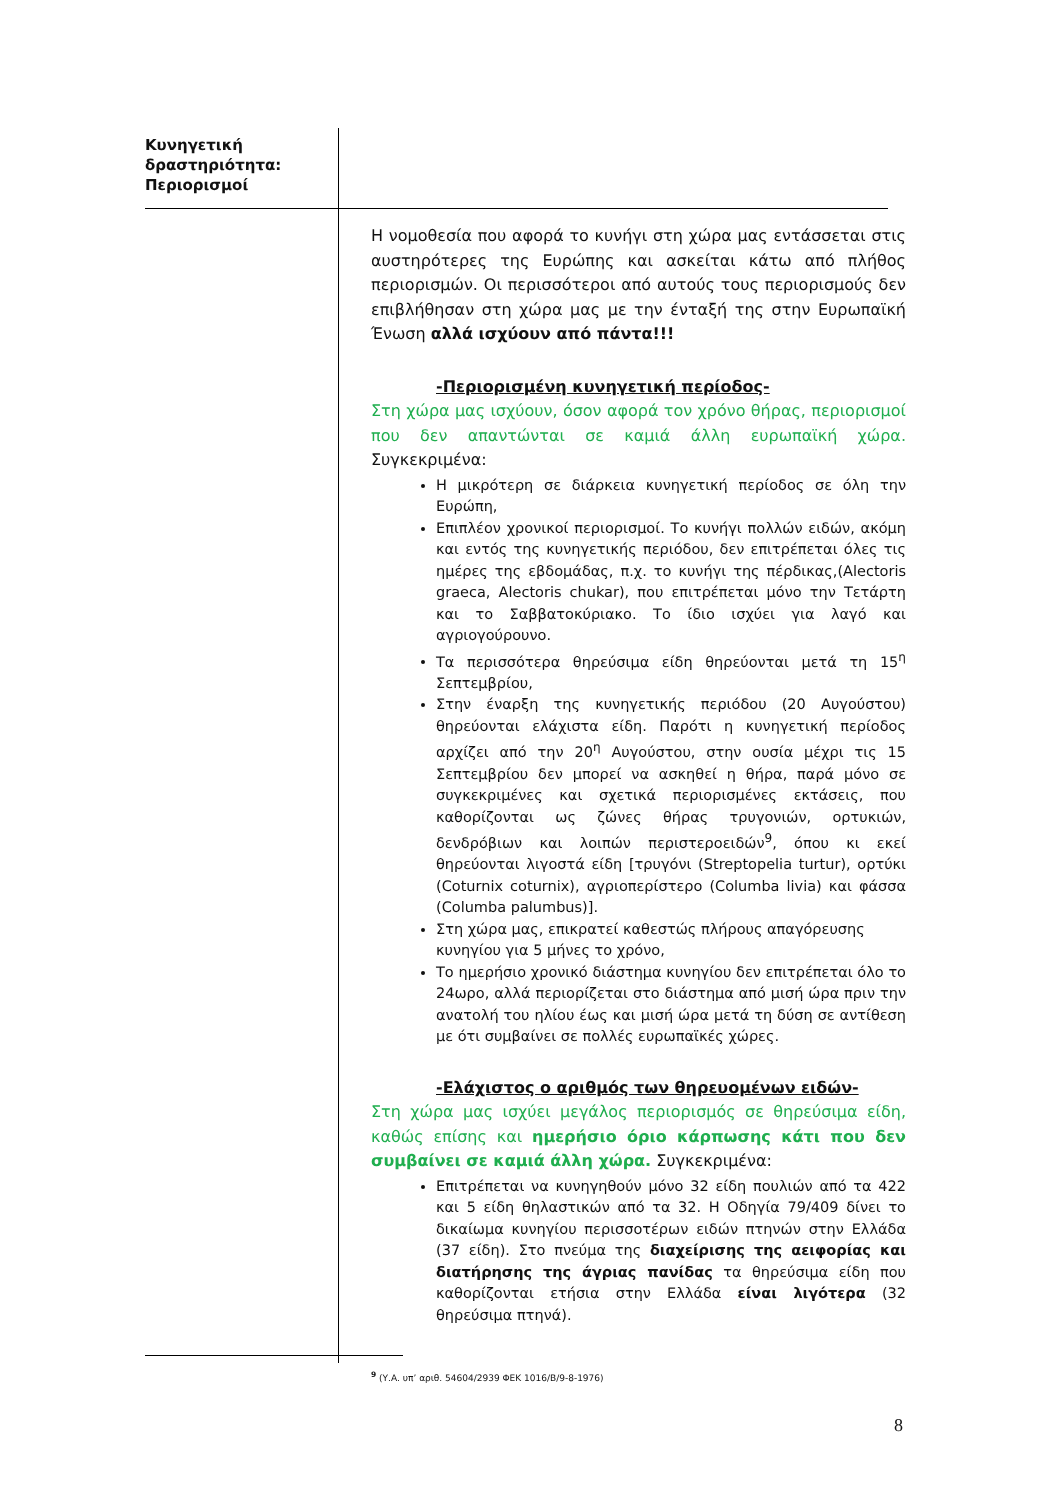Κυνηγετική
δραστηριότητα:
Περιορισμοί
Η νομοθεσία που αφορά το κυνήγι στη χώρα μας εντάσσεται στις αυστηρότερες της Ευρώπης και ασκείται κάτω από πλήθος περιορισμών. Οι περισσότεροι από αυτούς τους περιορισμούς δεν επιβλήθησαν στη χώρα μας με την ένταξή της στην Ευρωπαϊκή Ένωση αλλά ισχύουν από πάντα!!!
-Περιορισμένη κυνηγετική περίοδος-
Στη χώρα μας ισχύουν, όσον αφορά τον χρόνο θήρας, περιορισμοί που δεν απαντώνται σε καμιά άλλη ευρωπαϊκή χώρα. Συγκεκριμένα:
Η μικρότερη σε διάρκεια κυνηγετική περίοδος σε όλη την Ευρώπη,
Επιπλέον χρονικοί περιορισμοί. Το κυνήγι πολλών ειδών, ακόμη και εντός της κυνηγετικής περιόδου, δεν επιτρέπεται όλες τις ημέρες της εβδομάδας, π.χ. το κυνήγι της πέρδικας,(Alectoris graeca, Alectoris chukar), που επιτρέπεται μόνο την Τετάρτη και το Σαββατοκύριακο. Το ίδιο ισχύει για λαγό και αγριογούρουνο.
Τα περισσότερα θηρεύσιμα είδη θηρεύονται μετά τη 15<sup>η</sup> Σεπτεμβρίου,
Στην έναρξη της κυνηγετικής περιόδου (20 Αυγούστου) θηρεύονται ελάχιστα είδη. Παρότι η κυνηγετική περίοδος αρχίζει από την 20<sup>η</sup> Αυγούστου, στην ουσία μέχρι τις 15 Σεπτεμβρίου δεν μπορεί να ασκηθεί η θήρα, παρά μόνο σε συγκεκριμένες και σχετικά περιορισμένες εκτάσεις, που καθορίζονται ως ζώνες θήρας τρυγονιών, ορτυκιών, δενδρόβιων και λοιπών περιστεροειδών<sup>9</sup>, όπου κι εκεί θηρεύονται λιγοστά είδη [τρυγόνι (Streptopelia turtur), ορτύκι (Coturnix coturnix), αγριοπερίστερο (Columba livia) και φάσσα (Columba palumbus)].
Στη χώρα μας, επικρατεί καθεστώς πλήρους απαγόρευσης κυνηγίου για 5 μήνες το χρόνο,
Το ημερήσιο χρονικό διάστημα κυνηγίου δεν επιτρέπεται όλο το 24ωρο, αλλά περιορίζεται στο διάστημα από μισή ώρα πριν την ανατολή του ηλίου έως και μισή ώρα μετά τη δύση σε αντίθεση με ότι συμβαίνει σε πολλές ευρωπαϊκές χώρες.
-Ελάχιστος ο αριθμός των θηρευομένων ειδών-
Στη χώρα μας ισχύει μεγάλος περιορισμός σε θηρεύσιμα είδη, καθώς επίσης και ημερήσιο όριο κάρπωσης κάτι που δεν συμβαίνει σε καμιά άλλη χώρα. Συγκεκριμένα:
Επιτρέπεται να κυνηγηθούν μόνο 32 είδη πουλιών από τα 422 και 5 είδη θηλαστικών από τα 32. Η Οδηγία 79/409 δίνει το δικαίωμα κυνηγίου περισσοτέρων ειδών πτηνών στην Ελλάδα (37 είδη). Στο πνεύμα της διαχείρισης της αειφορίας και διατήρησης της άγριας πανίδας τα θηρεύσιμα είδη που καθορίζονται ετήσια στην Ελλάδα είναι λιγότερα (32 θηρεύσιμα πτηνά).
<sup>9</sup> (Υ.Α. υπ’ αριθ. 54604/2939 ΦΕΚ 1016/Β/9-8-1976)
8